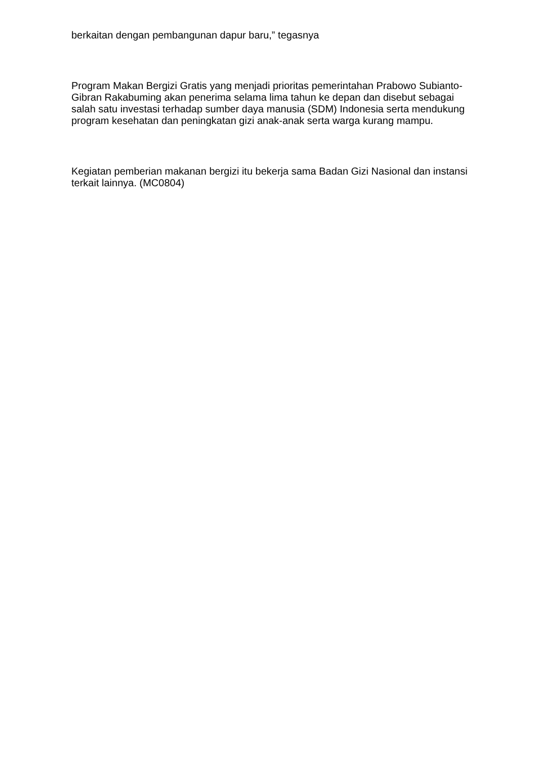berkaitan dengan pembangunan dapur baru,” tegasnya
Program Makan Bergizi Gratis yang menjadi prioritas pemerintahan Prabowo Subianto-Gibran Rakabuming akan penerima selama lima tahun ke depan dan disebut sebagai salah satu investasi terhadap sumber daya manusia (SDM) Indonesia serta mendukung program kesehatan dan peningkatan gizi anak-anak serta warga kurang mampu.
Kegiatan pemberian makanan bergizi itu bekerja sama Badan Gizi Nasional dan instansi terkait lainnya. (MC0804)